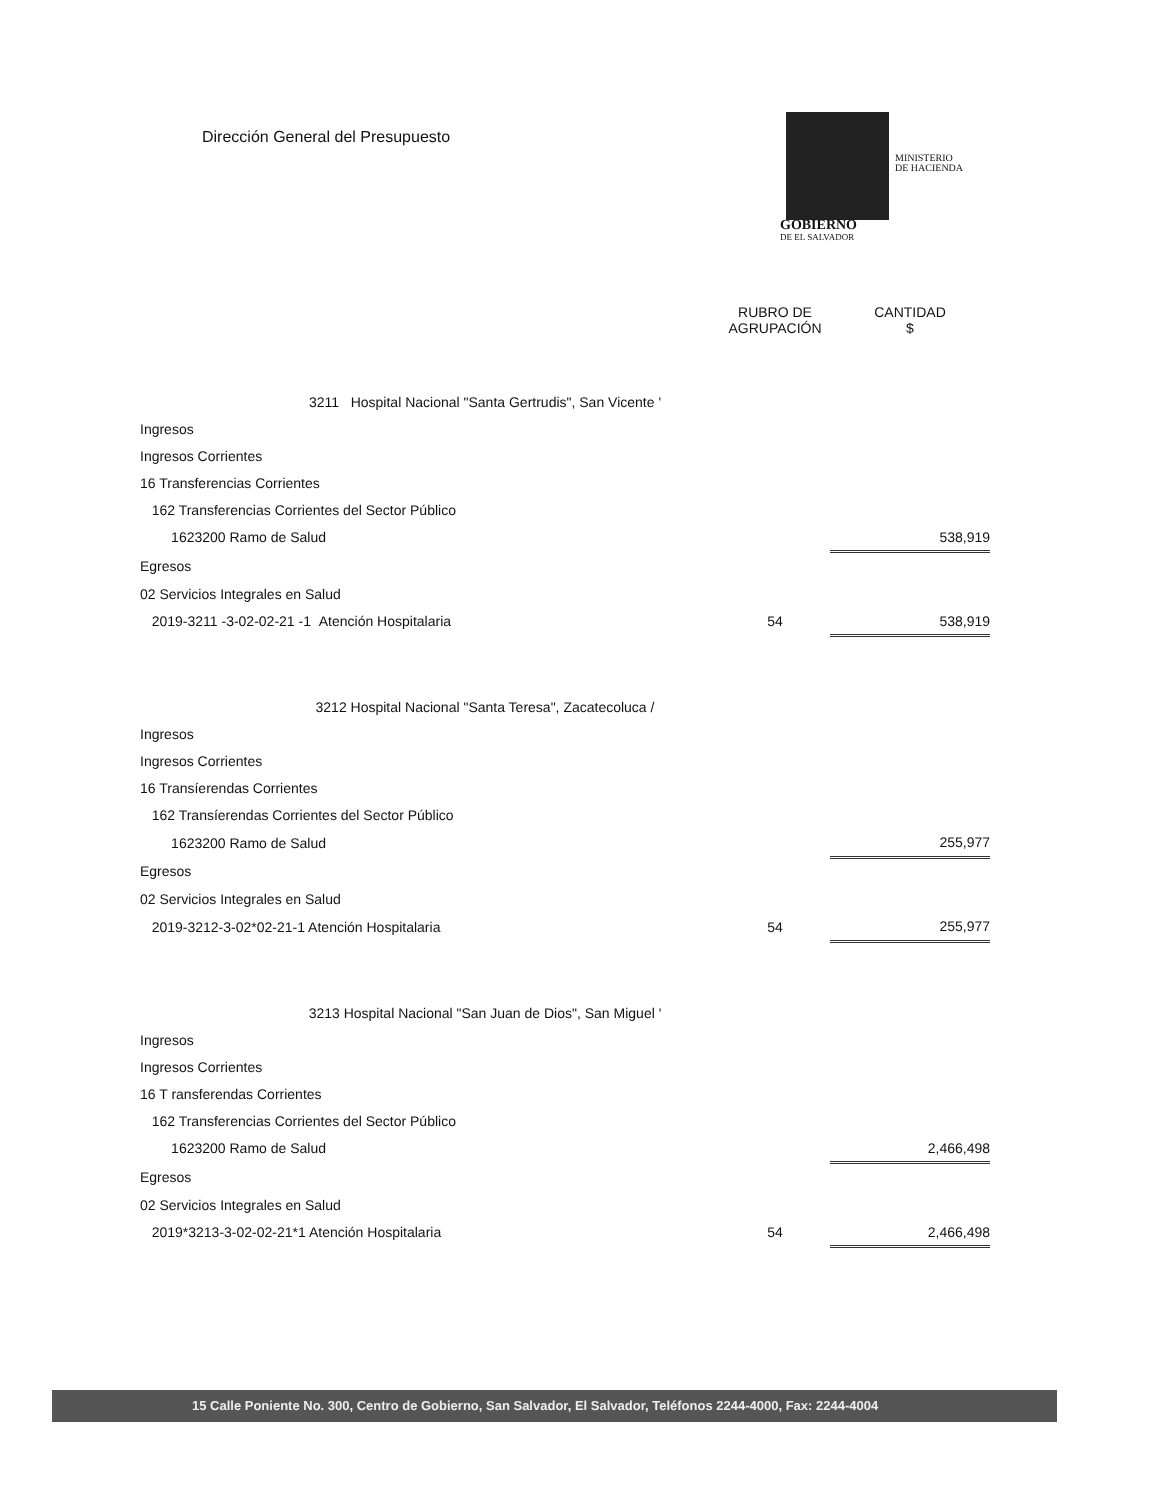Dirección General del Presupuesto
MINISTERIO
DE HACIENDA
GOBIERNO
DE EL SALVADOR
| | RUBRO DE AGRUPACIÓN | CANTIDAD $ |
| 3211 Hospital Nacional "Santa Gertrudis", San Vicente ' | | |
| Ingresos | | |
| Ingresos Corrientes | | |
| 16 Transferencias Corrientes | | |
| 162 Transferencias Corrientes del Sector Público | | |
| 1623200 Ramo de Salud | | 538,919 |
| Egresos | | |
| 02 Servicios Integrales en Salud | | |
| 2019-3211 -3-02-02-21 -1 Atención Hospitalaria | 54 | 538,919 |
| 3212 Hospital Nacional "Santa Teresa", Zacatecoluca / | | |
| Ingresos | | |
| Ingresos Corrientes | | |
| 16 Transíerendas Corrientes | | |
| 162 Transíerendas Corrientes del Sector Público | | |
| 1623200 Ramo de Salud | | 255,977 |
| Egresos | | |
| 02 Servicios Integrales en Salud | | |
| 2019-3212-3-02*02-21-1 Atención Hospitalaria | 54 | 255,977 |
| 3213 Hospital Nacional "San Juan de Dios", San Miguel ' | | |
| Ingresos | | |
| Ingresos Corrientes | | |
| 16 T ransferendas Corrientes | | |
| 162 Transferencias Corrientes del Sector Público | | |
| 1623200 Ramo de Salud | | 2,466,498 |
| Egresos | | |
| 02 Servicios Integrales en Salud | | |
| 2019*3213-3-02-02-21*1 Atención Hospitalaria | 54 | 2,466,498 |
15 Calle Poniente No. 300, Centro de Gobierno, San Salvador, El Salvador, Teléfonos 2244-4000, Fax: 2244-4004